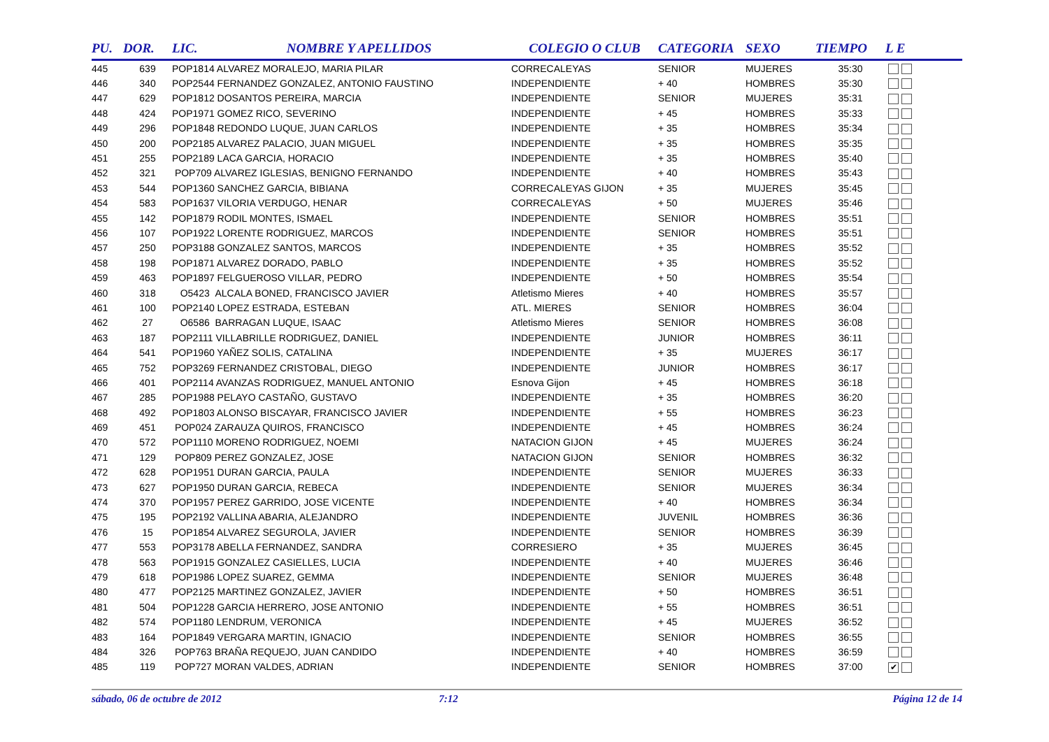| PU. | DOR. | LIC. | NOMBRE Y APELLIDOS | COLEGIO O CLUB | CATEGORIA | SEXO | TIEMPO | L E |
| --- | --- | --- | --- | --- | --- | --- | --- | --- |
| 445 | 639 | POP1814 ALVAREZ MORALEJO, MARIA PILAR | | CORRECALEYAS | SENIOR | MUJERES | 35:30 | |
| 446 | 340 | POP2544 FERNANDEZ GONZALEZ, ANTONIO FAUSTINO | | INDEPENDIENTE | + 40 | HOMBRES | 35:30 | |
| 447 | 629 | POP1812 DOSANTOS PEREIRA, MARCIA | | INDEPENDIENTE | SENIOR | MUJERES | 35:31 | |
| 448 | 424 | POP1971 GOMEZ RICO, SEVERINO | | INDEPENDIENTE | + 45 | HOMBRES | 35:33 | |
| 449 | 296 | POP1848 REDONDO LUQUE, JUAN CARLOS | | INDEPENDIENTE | + 35 | HOMBRES | 35:34 | |
| 450 | 200 | POP2185 ALVAREZ PALACIO, JUAN MIGUEL | | INDEPENDIENTE | + 35 | HOMBRES | 35:35 | |
| 451 | 255 | POP2189 LACA GARCIA, HORACIO | | INDEPENDIENTE | + 35 | HOMBRES | 35:40 | |
| 452 | 321 | POP709 ALVAREZ IGLESIAS, BENIGNO FERNANDO | | INDEPENDIENTE | + 40 | HOMBRES | 35:43 | |
| 453 | 544 | POP1360 SANCHEZ GARCIA, BIBIANA | | CORRECALEYAS GIJON | + 35 | MUJERES | 35:45 | |
| 454 | 583 | POP1637 VILORIA VERDUGO, HENAR | | CORRECALEYAS | + 50 | MUJERES | 35:46 | |
| 455 | 142 | POP1879 RODIL MONTES, ISMAEL | | INDEPENDIENTE | SENIOR | HOMBRES | 35:51 | |
| 456 | 107 | POP1922 LORENTE RODRIGUEZ, MARCOS | | INDEPENDIENTE | SENIOR | HOMBRES | 35:51 | |
| 457 | 250 | POP3188 GONZALEZ SANTOS, MARCOS | | INDEPENDIENTE | + 35 | HOMBRES | 35:52 | |
| 458 | 198 | POP1871 ALVAREZ DORADO, PABLO | | INDEPENDIENTE | + 35 | HOMBRES | 35:52 | |
| 459 | 463 | POP1897 FELGUEROSO VILLAR, PEDRO | | INDEPENDIENTE | + 50 | HOMBRES | 35:54 | |
| 460 | 318 | O5423 ALCALA BONED, FRANCISCO JAVIER | | Atletismo Mieres | + 40 | HOMBRES | 35:57 | |
| 461 | 100 | POP2140 LOPEZ ESTRADA, ESTEBAN | | ATL. MIERES | SENIOR | HOMBRES | 36:04 | |
| 462 | 27 | O6586 BARRAGAN LUQUE, ISAAC | | Atletismo Mieres | SENIOR | HOMBRES | 36:08 | |
| 463 | 187 | POP2111 VILLABRILLE RODRIGUEZ, DANIEL | | INDEPENDIENTE | JUNIOR | HOMBRES | 36:11 | |
| 464 | 541 | POP1960 YAÑEZ SOLIS, CATALINA | | INDEPENDIENTE | + 35 | MUJERES | 36:17 | |
| 465 | 752 | POP3269 FERNANDEZ CRISTOBAL, DIEGO | | INDEPENDIENTE | JUNIOR | HOMBRES | 36:17 | |
| 466 | 401 | POP2114 AVANZAS RODRIGUEZ, MANUEL ANTONIO | | Esnova Gijon | + 45 | HOMBRES | 36:18 | |
| 467 | 285 | POP1988 PELAYO CASTAÑO, GUSTAVO | | INDEPENDIENTE | + 35 | HOMBRES | 36:20 | |
| 468 | 492 | POP1803 ALONSO BISCAYAR, FRANCISCO JAVIER | | INDEPENDIENTE | + 55 | HOMBRES | 36:23 | |
| 469 | 451 | POP024 ZARAUZA QUIROS, FRANCISCO | | INDEPENDIENTE | + 45 | HOMBRES | 36:24 | |
| 470 | 572 | POP1110 MORENO RODRIGUEZ, NOEMI | | NATACION GIJON | + 45 | MUJERES | 36:24 | |
| 471 | 129 | POP809 PEREZ GONZALEZ, JOSE | | NATACION GIJON | SENIOR | HOMBRES | 36:32 | |
| 472 | 628 | POP1951 DURAN GARCIA, PAULA | | INDEPENDIENTE | SENIOR | MUJERES | 36:33 | |
| 473 | 627 | POP1950 DURAN GARCIA, REBECA | | INDEPENDIENTE | SENIOR | MUJERES | 36:34 | |
| 474 | 370 | POP1957 PEREZ GARRIDO, JOSE VICENTE | | INDEPENDIENTE | + 40 | HOMBRES | 36:34 | |
| 475 | 195 | POP2192 VALLINA ABARIA, ALEJANDRO | | INDEPENDIENTE | JUVENIL | HOMBRES | 36:36 | |
| 476 | 15 | POP1854 ALVAREZ SEGUROLA, JAVIER | | INDEPENDIENTE | SENIOR | HOMBRES | 36:39 | |
| 477 | 553 | POP3178 ABELLA FERNANDEZ, SANDRA | | CORRESIERO | + 35 | MUJERES | 36:45 | |
| 478 | 563 | POP1915 GONZALEZ CASIELLES, LUCIA | | INDEPENDIENTE | + 40 | MUJERES | 36:46 | |
| 479 | 618 | POP1986 LOPEZ SUAREZ, GEMMA | | INDEPENDIENTE | SENIOR | MUJERES | 36:48 | |
| 480 | 477 | POP2125 MARTINEZ GONZALEZ, JAVIER | | INDEPENDIENTE | + 50 | HOMBRES | 36:51 | |
| 481 | 504 | POP1228 GARCIA HERRERO, JOSE ANTONIO | | INDEPENDIENTE | + 55 | HOMBRES | 36:51 | |
| 482 | 574 | POP1180 LENDRUM, VERONICA | | INDEPENDIENTE | + 45 | MUJERES | 36:52 | |
| 483 | 164 | POP1849 VERGARA MARTIN, IGNACIO | | INDEPENDIENTE | SENIOR | HOMBRES | 36:55 | |
| 484 | 326 | POP763 BRAÑA REQUEJO, JUAN CANDIDO | | INDEPENDIENTE | + 40 | HOMBRES | 36:59 | |
| 485 | 119 | POP727 MORAN VALDES, ADRIAN | | INDEPENDIENTE | SENIOR | HOMBRES | 37:00 | ✔ |
sábado, 06 de octubre de 2012 7:12 Página 12 de 14